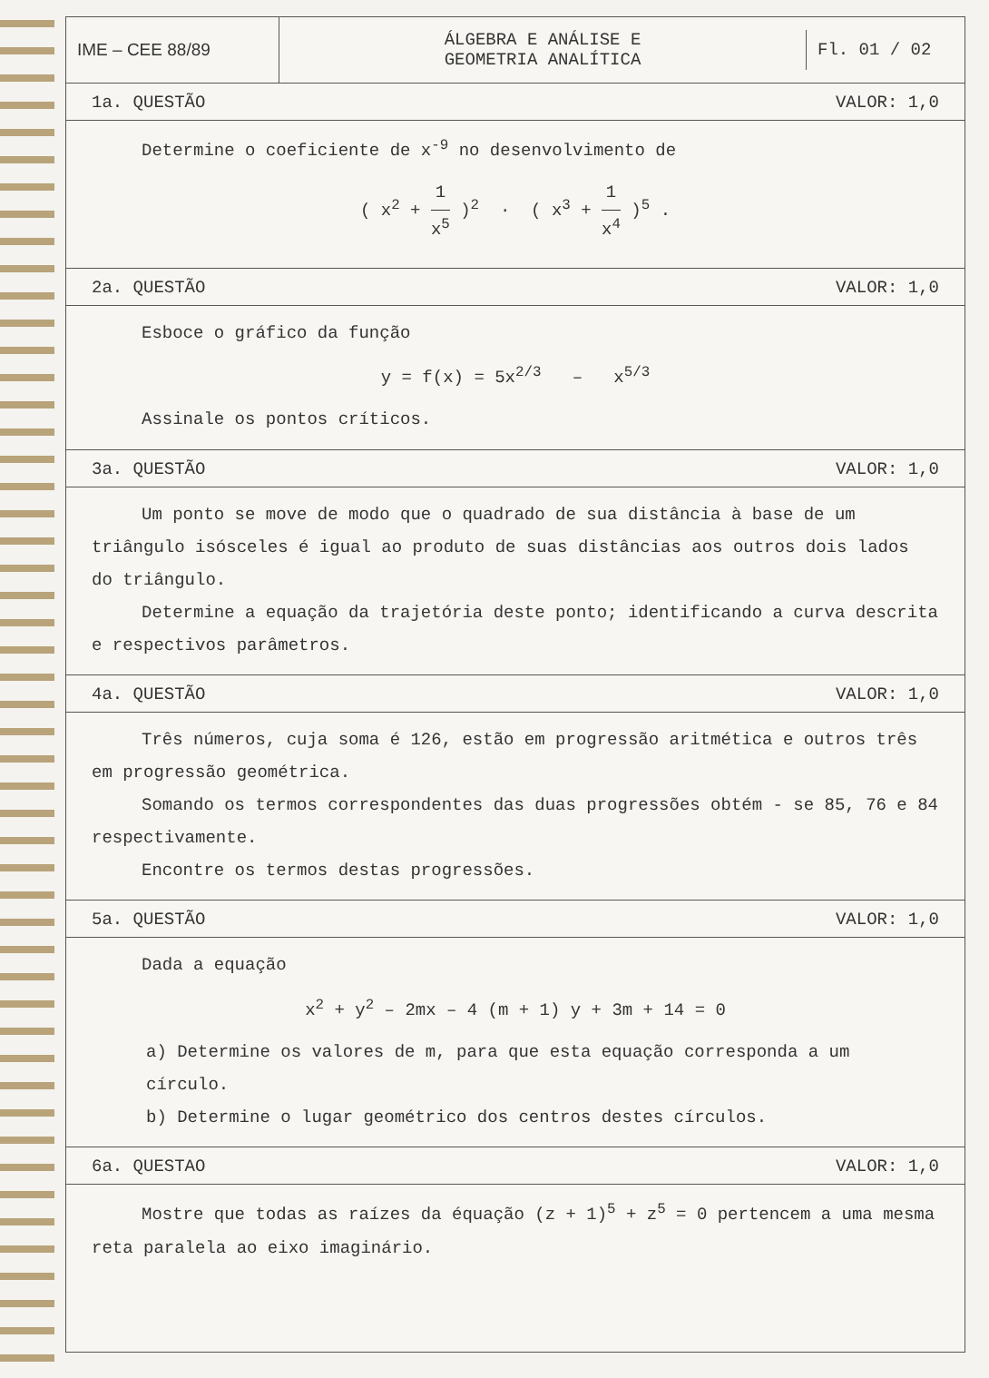IME – CEE 88/89
ÁLGEBRA E ANÁLISE E
GEOMETRIA ANALÍTICA
Fl. 01 / 02
1a. QUESTÃO VALOR: 1,0
Determine o coeficiente de x<sup>-9</sup> no desenvolvimento de
( x<sup>2</sup> + 1 x<sup>5</sup> )<sup>2</sup> · ( x<sup>3</sup> + 1 x<sup>4</sup> )<sup>5</sup> .
2a. QUESTÃO VALOR: 1,0
Esboce o gráfico da função
y = f(x) = 5x<sup>2/3</sup> – x<sup>5/3</sup>
Assinale os pontos críticos.
3a. QUESTÃO VALOR: 1,0
Um ponto se move de modo que o quadrado de sua distância à base de um triângulo isósceles é igual ao produto de suas distâncias aos outros dois lados do triângulo.
Determine a equação da trajetória deste ponto; identificando a curva descrita e respectivos parâmetros.
4a. QUESTÃO VALOR: 1,0
Três números, cuja soma é 126, estão em progressão aritmética e outros três em progressão geométrica.
Somando os termos correspondentes das duas progressões obtém - se 85, 76 e 84 respectivamente.
Encontre os termos destas progressões.
5a. QUESTÃO VALOR: 1,0
Dada a equação
x<sup>2</sup> + y<sup>2</sup> – 2mx – 4 (m + 1) y + 3m + 14 = 0
a) Determine os valores de m, para que esta equação corresponda a um círculo.
b) Determine o lugar geométrico dos centros destes círculos.
6a. QUESTAO VALOR: 1,0
Mostre que todas as raízes da équação (z + 1)<sup>5</sup> + z<sup>5</sup> = 0 pertencem a uma mesma reta paralela ao eixo imaginário.